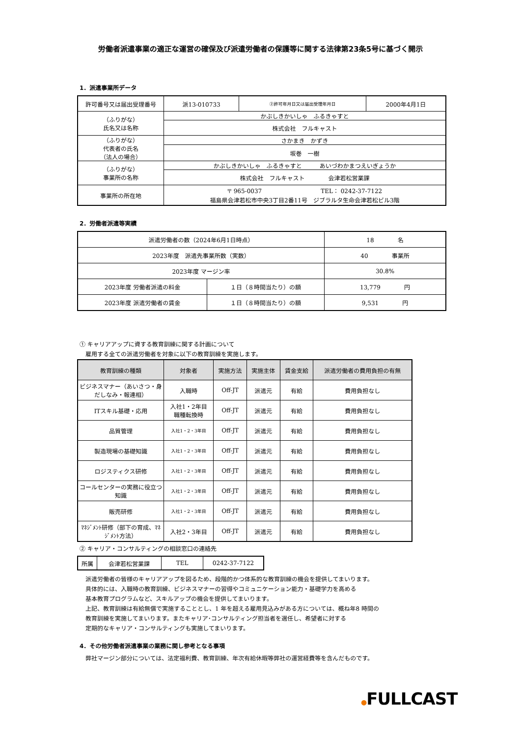労働者派遣事業の適正な運営の確保及び派遣労働者の保護等に関する法律第23条5号に基づく開示
1．派遣事業所データ
| 許可番号又は届出受理番号 | 派13-010733 | ②許可年月日又は届出受理年月日 | 2000年4月1日 |
| （ふりがな） 氏名又は名称 | かぶしきかいしゃ ふるきゃすと | | |
| | 株式会社 フルキャスト | | |
| （ふりがな） 代表者の氏名 （法人の場合） | さかまき かずき | | |
| | 坂巻 一樹 | | |
| （ふりがな） 事業所の名称 | かぶしきかいしゃ ふるきゃすと あいづわかまつえいぎょうか | | |
| | 株式会社 フルキャスト 会津若松営業課 | | |
| 事業所の所在地 | 〒 965-0037 TEL： 0242-37-7122 福島県会津若松市中央3丁目2番11号 ジブラルタ生命会津若松ビル3階 | | |
2．労働者派遣等実績
| 派遣労働者の数（2024年6月1日時点） | | 18 名 |
| 2023年度 派遣先事業所数（実数） | | 40 事業所 |
| 2023年度 マージン率 | | 30.8% |
| 2023年度 労働者派遣の料金 | １日（８時間当たり）の額 | 13,779 円 |
| 2023年度 派遣労働者の賃金 | １日（８時間当たり）の額 | 9,531 円 |
① キャリアアップに資する教育訓練に関する計画について
　雇用する全ての派遣労働者を対象に以下の教育訓練を実施します。
| 教育訓練の種類 | 対象者 | 実施方法 | 実施主体 | 賃金支給 | 派遣労働者の費用負担の有無 |
| --- | --- | --- | --- | --- | --- |
| ビジネスマナー（あいさつ・身だしなみ・報連相） | 入職時 | Off-JT | 派遣元 | 有給 | 費用負担なし |
| ITスキル基礎・応用 | 入社1・2年目 職種転換時 | Off-JT | 派遣元 | 有給 | 費用負担なし |
| 品質管理 | 入社1・2・3年目 | Off-JT | 派遣元 | 有給 | 費用負担なし |
| 製造現場の基礎知識 | 入社1・2・3年目 | Off-JT | 派遣元 | 有給 | 費用負担なし |
| ロジスティクス研修 | 入社1・2・3年目 | Off-JT | 派遣元 | 有給 | 費用負担なし |
| コールセンターの実務に役立つ知識 | 入社1・2・3年目 | Off-JT | 派遣元 | 有給 | 費用負担なし |
| 販売研修 | 入社1・2・3年目 | Off-JT | 派遣元 | 有給 | 費用負担なし |
| ﾏﾈｼﾞﾒﾝﾄ研修（部下の育成、ﾏﾈｼﾞﾒﾝﾄ方法） | 入社2・3年目 | Off-JT | 派遣元 | 有給 | 費用負担なし |
② キャリア・コンサルティングの相談窓口の連絡先
| 所属 | 会津若松営業課 | TEL | 0242-37-7122 |
　派遣労働者の皆様のキャリアアップを図るため、段階的かつ体系的な教育訓練の機会を提供してまいります。
　具体的には、入職時の教育訓練、ビジネスマナーの習得やコミュニケーション能力・基礎学力を高める
　基本教育プログラムなど、スキルアップの機会を提供してまいります。
　上記、教育訓練は有給無償で実施することとし、1 年を超える雇用見込みがある方については、概ね年8 時間の
　教育訓練を実施してまいります。またキャリア･コンサルティング担当者を選任し、希望者に対する
　定期的なキャリア・コンサルティングも実施してまいります。
4．その他労働者派遣事業の業務に関し参考となる事項
　弊社マージン部分については、法定福利費、教育訓練、年次有給休暇等弊社の運営経費等を含んだものです。
●FULLCAST